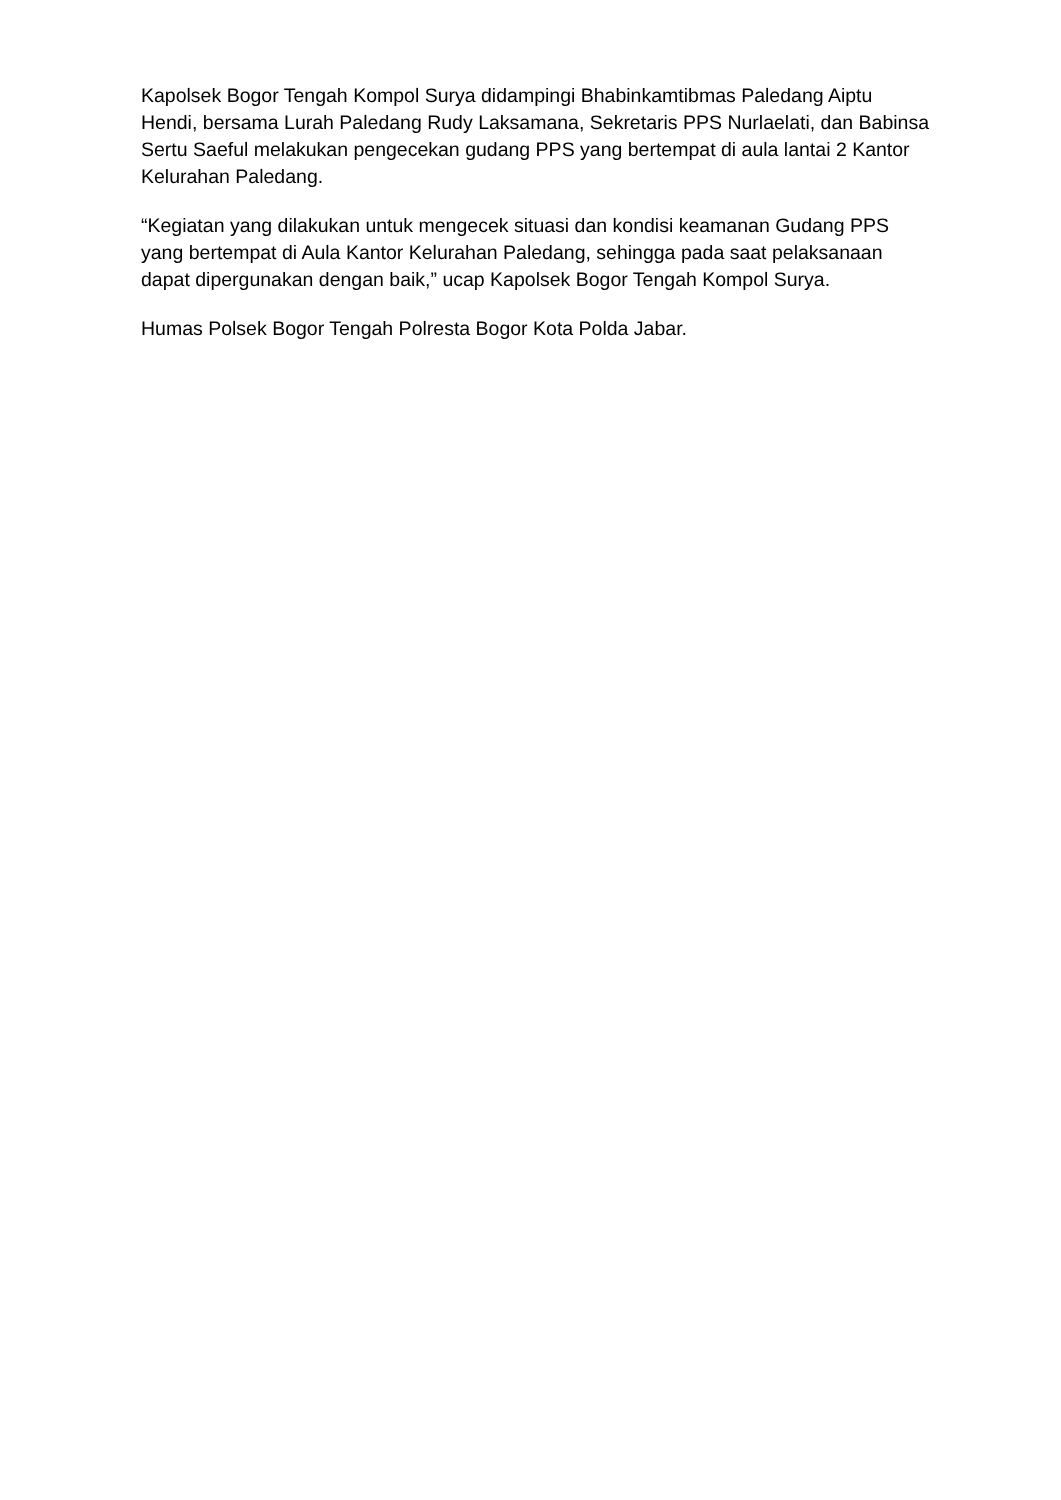Kapolsek Bogor Tengah Kompol Surya didampingi Bhabinkamtibmas Paledang Aiptu Hendi, bersama Lurah Paledang Rudy Laksamana, Sekretaris PPS Nurlaelati, dan Babinsa Sertu Saeful melakukan pengecekan gudang PPS yang bertempat di aula lantai 2 Kantor Kelurahan Paledang.
“Kegiatan yang dilakukan untuk mengecek situasi dan kondisi keamanan Gudang PPS yang bertempat di Aula Kantor Kelurahan Paledang, sehingga pada saat pelaksanaan dapat dipergunakan dengan baik,” ucap Kapolsek Bogor Tengah Kompol Surya.
Humas Polsek Bogor Tengah Polresta Bogor Kota Polda Jabar.